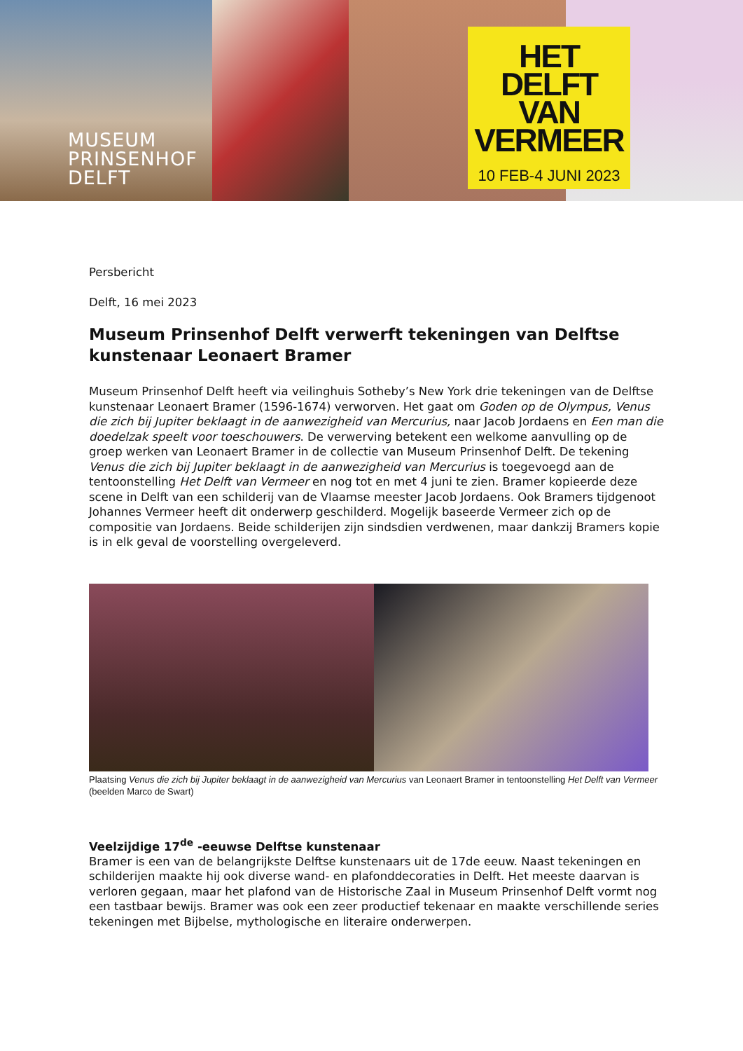MUSEUM
PRINSENHOF
DELFT
HET
DELFT
VAN
VERMEER
10 FEB-4 JUNI 2023
Persbericht
Delft, 16 mei 2023
Museum Prinsenhof Delft verwerft tekeningen van Delftse kunstenaar Leonaert Bramer
Museum Prinsenhof Delft heeft via veilinghuis Sotheby’s New York drie tekeningen van de Delftse kunstenaar Leonaert Bramer (1596-1674) verworven. Het gaat om Goden op de Olympus, Venus die zich bij Jupiter beklaagt in de aanwezigheid van Mercurius, naar Jacob Jordaens en Een man die doedelzak speelt voor toeschouwers. De verwerving betekent een welkome aanvulling op de groep werken van Leonaert Bramer in de collectie van Museum Prinsenhof Delft. De tekening Venus die zich bij Jupiter beklaagt in de aanwezigheid van Mercurius is toegevoegd aan de tentoonstelling Het Delft van Vermeer en nog tot en met 4 juni te zien. Bramer kopieerde deze scene in Delft van een schilderij van de Vlaamse meester Jacob Jordaens. Ook Bramers tijdgenoot Johannes Vermeer heeft dit onderwerp geschilderd. Mogelijk baseerde Vermeer zich op de compositie van Jordaens. Beide schilderijen zijn sindsdien verdwenen, maar dankzij Bramers kopie is in elk geval de voorstelling overgeleverd.
Plaatsing Venus die zich bij Jupiter beklaagt in de aanwezigheid van Mercurius van Leonaert Bramer in tentoonstelling Het Delft van Vermeer (beelden Marco de Swart)
Veelzijdige 17<sup>de</sup> -eeuwse Delftse kunstenaar
Bramer is een van de belangrijkste Delftse kunstenaars uit de 17de eeuw. Naast tekeningen en schilderijen maakte hij ook diverse wand- en plafonddecoraties in Delft. Het meeste daarvan is verloren gegaan, maar het plafond van de Historische Zaal in Museum Prinsenhof Delft vormt nog een tastbaar bewijs. Bramer was ook een zeer productief tekenaar en maakte verschillende series tekeningen met Bijbelse, mythologische en literaire onderwerpen.